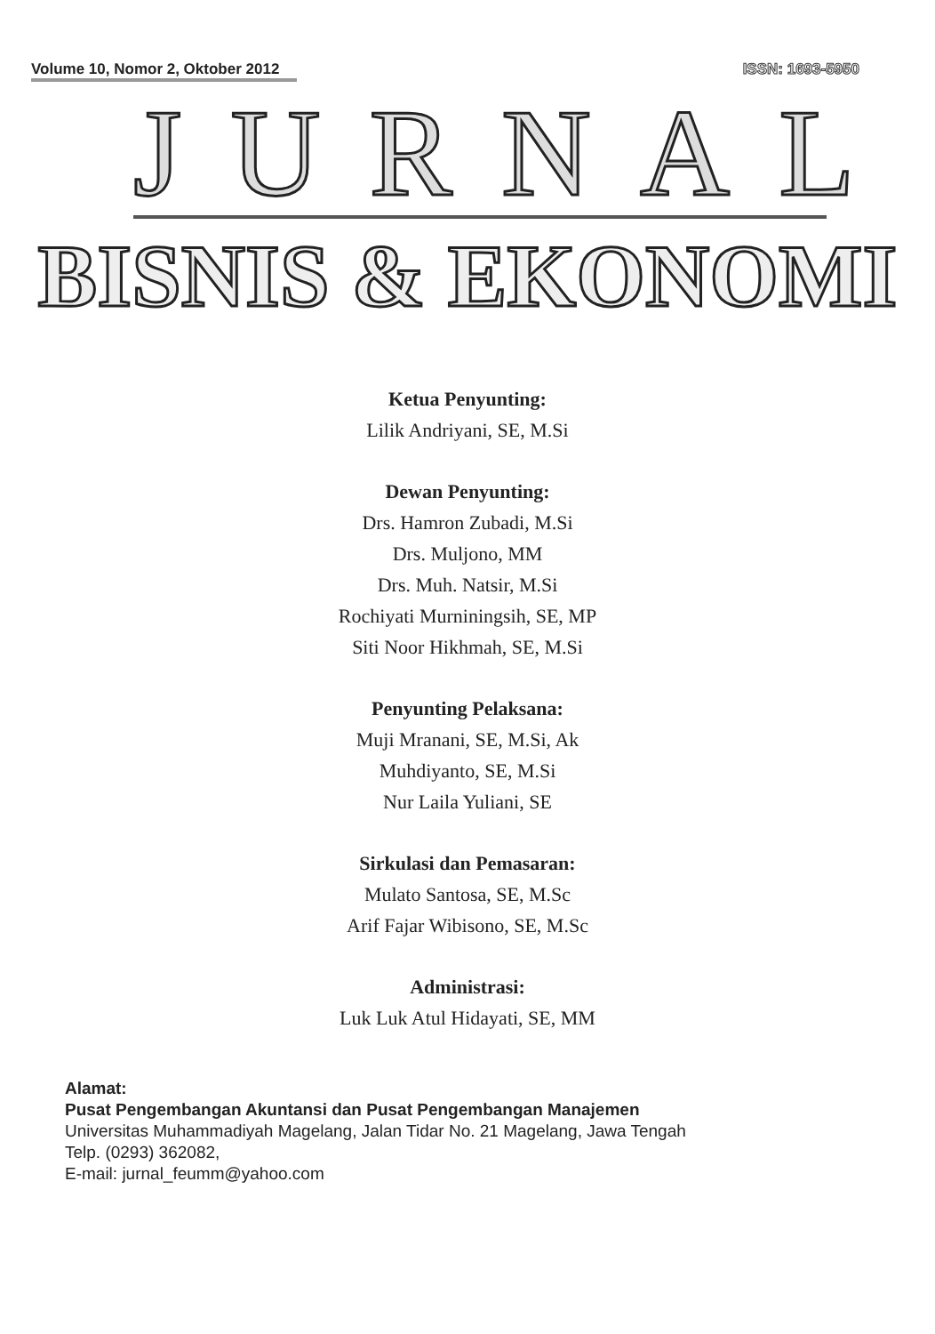Volume 10, Nomor 2, Oktober 2012
ISSN: 1693-5950
JURNAL
BISNIS & EKONOMI
Ketua Penyunting:
Lilik Andriyani, SE, M.Si
Dewan Penyunting:
Drs. Hamron Zubadi, M.Si
Drs. Muljono, MM
Drs. Muh. Natsir, M.Si
Rochiyati Murniningsih, SE, MP
Siti Noor Hikhmah, SE, M.Si
Penyunting Pelaksana:
Muji Mranani, SE, M.Si, Ak
Muhdiyanto, SE, M.Si
Nur Laila Yuliani, SE
Sirkulasi dan Pemasaran:
Mulato Santosa, SE, M.Sc
Arif Fajar Wibisono, SE, M.Sc
Administrasi:
Luk Luk Atul Hidayati, SE, MM
Alamat:
Pusat Pengembangan Akuntansi dan Pusat Pengembangan Manajemen
Universitas Muhammadiyah Magelang, Jalan Tidar No. 21 Magelang, Jawa Tengah
Telp. (0293) 362082,
E-mail: jurnal_feumm@yahoo.com